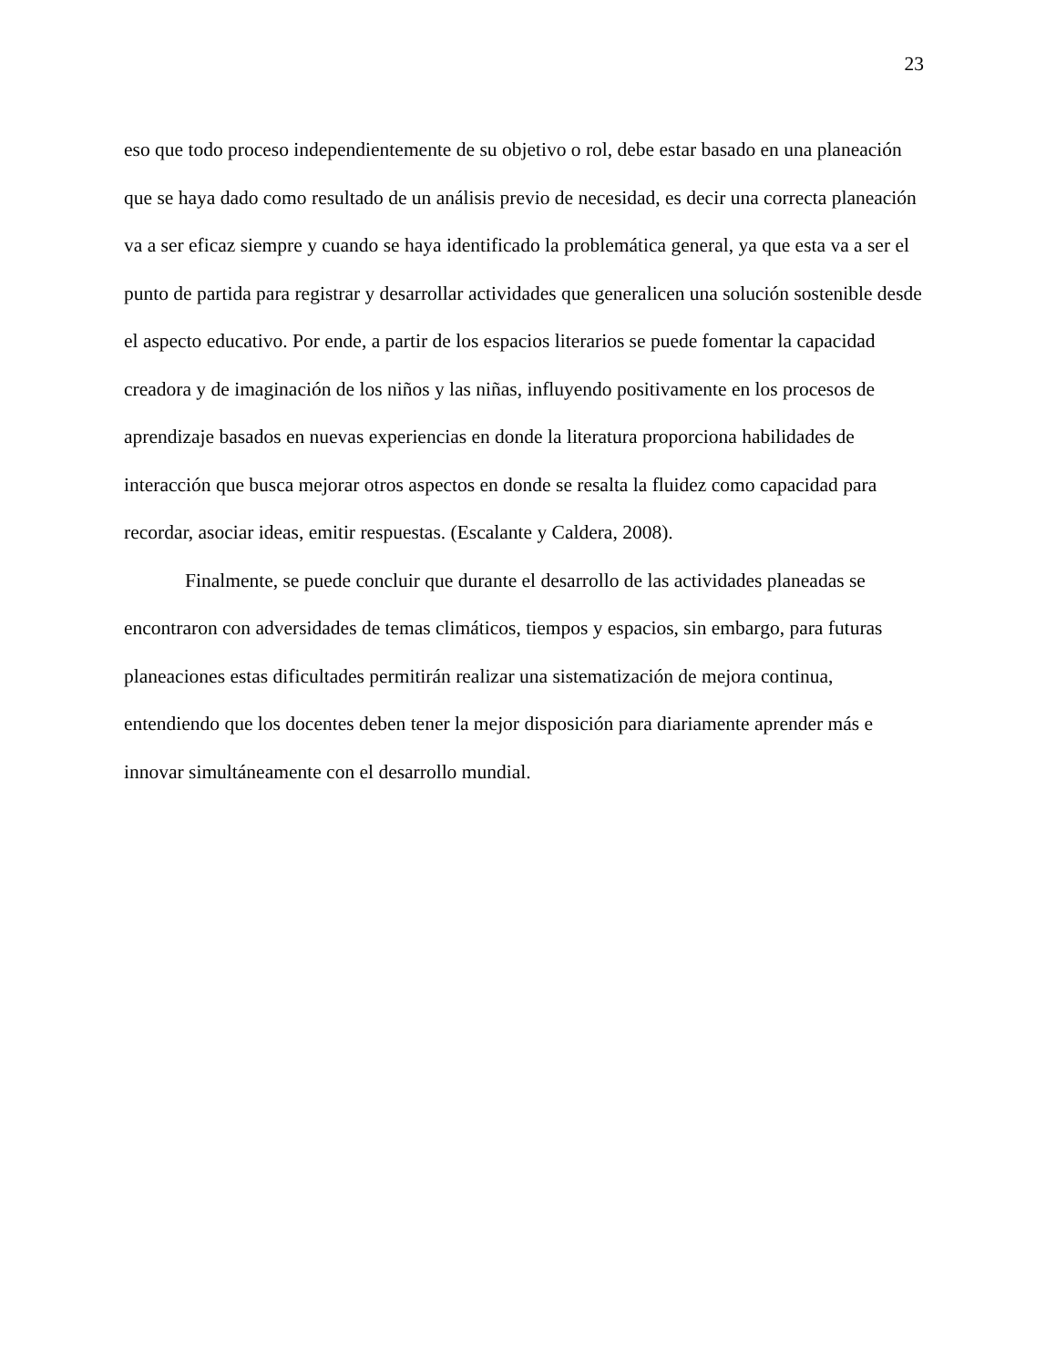23
eso que todo proceso independientemente de su objetivo o rol, debe estar basado en una planeación que se haya dado como resultado de un análisis previo de necesidad, es decir una correcta planeación va a ser eficaz siempre y cuando se haya identificado la problemática general, ya que esta va a ser el punto de partida para registrar y desarrollar actividades que generalicen una solución sostenible desde el aspecto educativo. Por ende, a partir de los espacios literarios se puede fomentar la capacidad creadora y de imaginación de los niños y las niñas, influyendo positivamente en los procesos de aprendizaje basados en nuevas experiencias en donde la literatura proporciona habilidades de interacción que busca mejorar otros aspectos en donde se resalta la fluidez como capacidad para recordar, asociar ideas, emitir respuestas. (Escalante y Caldera, 2008).
Finalmente, se puede concluir que durante el desarrollo de las actividades planeadas se encontraron con adversidades de temas climáticos, tiempos y espacios, sin embargo, para futuras planeaciones estas dificultades permitirán realizar una sistematización de mejora continua, entendiendo que los docentes deben tener la mejor disposición para diariamente aprender más e innovar simultáneamente con el desarrollo mundial.